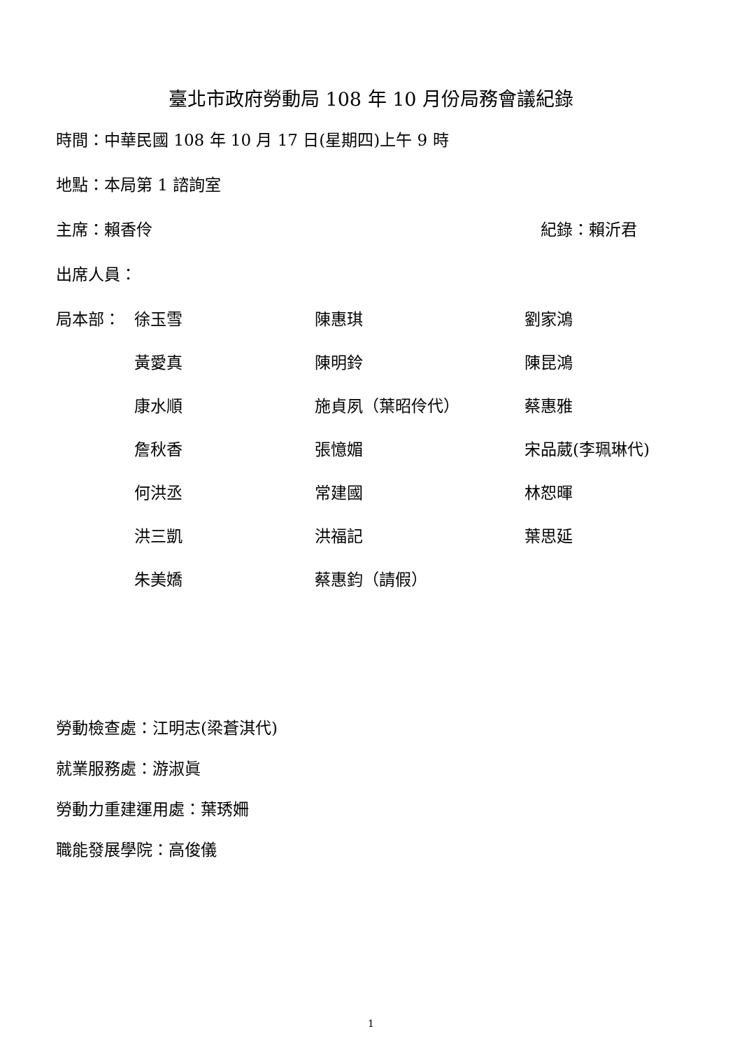臺北市政府勞動局 108 年 10 月份局務會議紀錄
時間：中華民國 108 年 10 月 17 日(星期四)上午 9 時
地點：本局第 1 諮詢室
主席：賴香伶 紀錄：賴沂君
出席人員：
| 局本部： | 徐玉雪 | 陳惠琪 | 劉家鴻 |
| | 黃愛真 | 陳明鈴 | 陳昆鴻 |
| | 康水順 | 施貞夙（葉昭伶代） | 蔡惠雅 |
| | 詹秋香 | 張憶媚 | 宋品葳(李珮琳代) |
| | 何洪丞 | 常建國 | 林恕暉 |
| | 洪三凱 | 洪福記 | 葉思延 |
| | 朱美嬌 | 蔡惠鈞（請假） | |
勞動檢查處：江明志(梁蒼淇代)
就業服務處：游淑眞
勞動力重建運用處：葉琇姍
職能發展學院：高俊儀
1